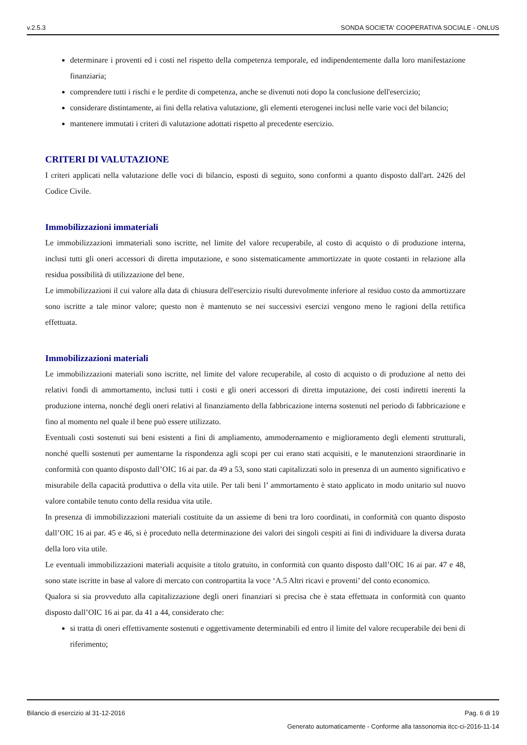v.2.5.3 SONDA SOCIETA' COOPERATIVA SOCIALE - ONLUS
determinare i proventi ed i costi nel rispetto della competenza temporale, ed indipendentemente dalla loro manifestazione finanziaria;
comprendere tutti i rischi e le perdite di competenza, anche se divenuti noti dopo la conclusione dell'esercizio;
considerare distintamente, ai fini della relativa valutazione, gli elementi eterogenei inclusi nelle varie voci del bilancio;
mantenere immutati i criteri di valutazione adottati rispetto al precedente esercizio.
CRITERI DI VALUTAZIONE
I criteri applicati nella valutazione delle voci di bilancio, esposti di seguito, sono conformi a quanto disposto dall'art. 2426 del Codice Civile.
Immobilizzazioni immateriali
Le immobilizzazioni immateriali sono iscritte, nel limite del valore recuperabile, al costo di acquisto o di produzione interna, inclusi tutti gli oneri accessori di diretta imputazione, e sono sistematicamente ammortizzate in quote costanti in relazione alla residua possibilità di utilizzazione del bene.
Le immobilizzazioni il cui valore alla data di chiusura dell'esercizio risulti durevolmente inferiore al residuo costo da ammortizzare sono iscritte a tale minor valore; questo non è mantenuto se nei successivi esercizi vengono meno le ragioni della rettifica effettuata.
Immobilizzazioni materiali
Le immobilizzazioni materiali sono iscritte, nel limite del valore recuperabile, al costo di acquisto o di produzione al netto dei relativi fondi di ammortamento, inclusi tutti i costi e gli oneri accessori di diretta imputazione, dei costi indiretti inerenti la produzione interna, nonché degli oneri relativi al finanziamento della fabbricazione interna sostenuti nel periodo di fabbricazione e fino al momento nel quale il bene può essere utilizzato.
Eventuali costi sostenuti sui beni esistenti a fini di ampliamento, ammodernamento e miglioramento degli elementi strutturali, nonché quelli sostenuti per aumentarne la rispondenza agli scopi per cui erano stati acquisiti, e le manutenzioni straordinarie in conformità con quanto disposto dall’OIC 16 ai par. da 49 a 53, sono stati capitalizzati solo in presenza di un aumento significativo e misurabile della capacità produttiva o della vita utile. Per tali beni l’ ammortamento è stato applicato in modo unitario sul nuovo valore contabile tenuto conto della residua vita utile.
In presenza di immobilizzazioni materiali costituite da un assieme di beni tra loro coordinati, in conformità con quanto disposto dall’OIC 16 ai par. 45 e 46, si è proceduto nella determinazione dei valori dei singoli cespiti ai fini di individuare la diversa durata della loro vita utile.
Le eventuali immobilizzazioni materiali acquisite a titolo gratuito, in conformità con quanto disposto dall’OIC 16 ai par. 47 e 48, sono state iscritte in base al valore di mercato con contropartita la voce ‘A.5 Altri ricavi e proventi’ del conto economico.
Qualora si sia provveduto alla capitalizzazione degli oneri finanziari si precisa che è stata effettuata in conformità con quanto disposto dall’OIC 16 ai par. da 41 a 44, considerato che:
si tratta di oneri effettivamente sostenuti e oggettivamente determinabili ed entro il limite del valore recuperabile dei beni di riferimento;
Bilancio di esercizio al 31-12-2016 Pag. 6 di 19
Generato automaticamente - Conforme alla tassonomia itcc-ci-2016-11-14